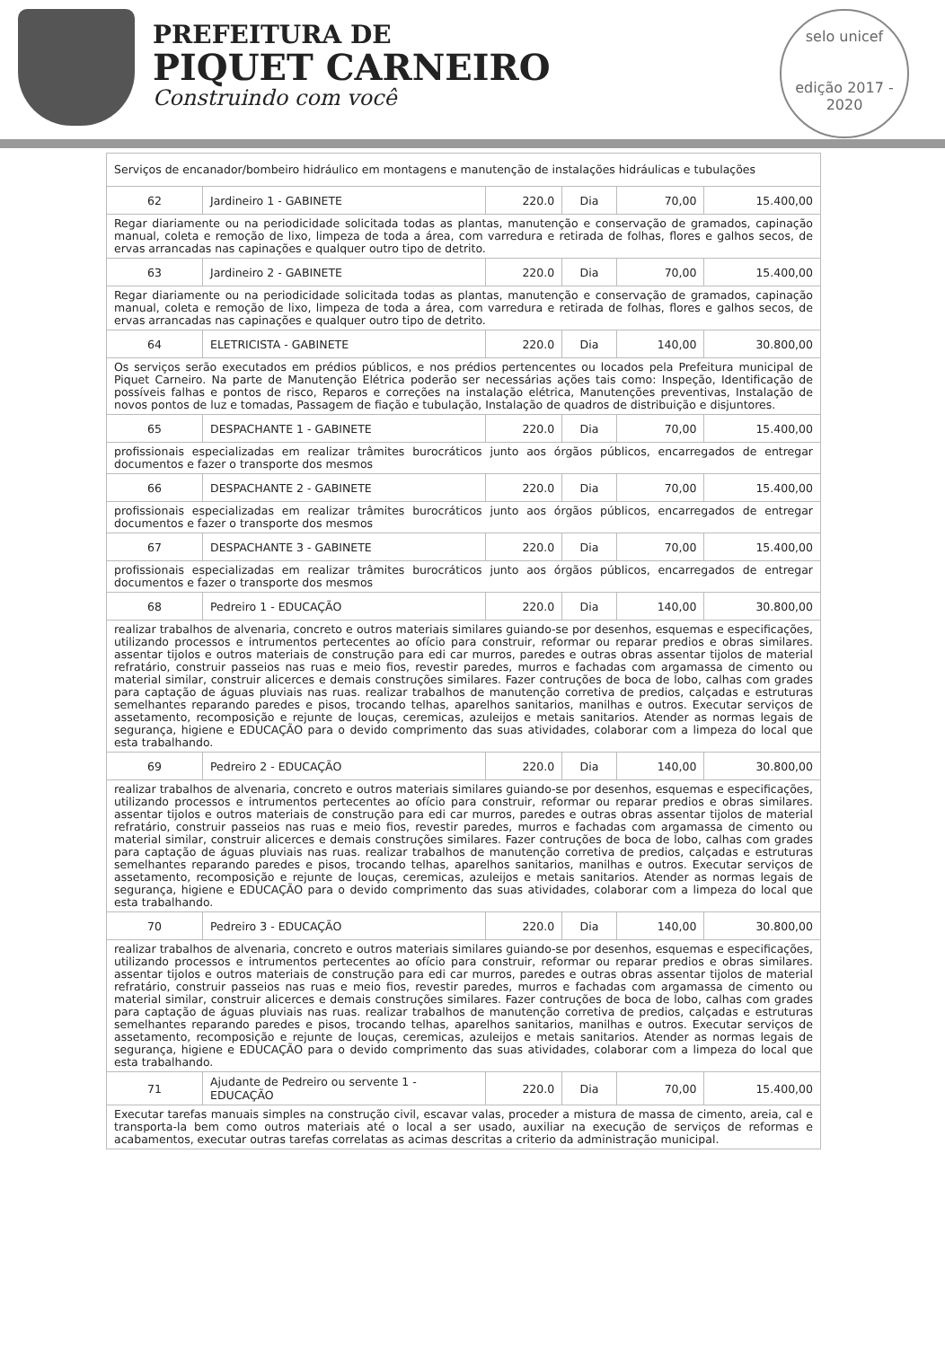PREFEITURA DE
PIQUET CARNEIRO
Construindo com você
selo unicef
edição 2017 - 2020
| Serviços de encanador/bombeiro hidráulico em montagens e manutenção de instalações hidráulicas e tubulações | | | | | |
| 62 | Jardineiro 1 - GABINETE | 220.0 | Dia | 70,00 | 15.400,00 |
| Regar diariamente ou na periodicidade solicitada todas as plantas, manutenção e conservação de gramados, capinação manual, coleta e remoção de lixo, limpeza de toda a área, com varredura e retirada de folhas, flores e galhos secos, de ervas arrancadas nas capinações e qualquer outro tipo de detrito. | | | | | |
| 63 | Jardineiro 2 - GABINETE | 220.0 | Dia | 70,00 | 15.400,00 |
| Regar diariamente ou na periodicidade solicitada todas as plantas, manutenção e conservação de gramados, capinação manual, coleta e remoção de lixo, limpeza de toda a área, com varredura e retirada de folhas, flores e galhos secos, de ervas arrancadas nas capinações e qualquer outro tipo de detrito. | | | | | |
| 64 | ELETRICISTA - GABINETE | 220.0 | Dia | 140,00 | 30.800,00 |
| Os serviços serão executados em prédios públicos, e nos prédios pertencentes ou locados pela Prefeitura municipal de Piquet Carneiro. Na parte de Manutenção Elétrica poderão ser necessárias ações tais como: Inspeção, Identificação de possíveis falhas e pontos de risco, Reparos e correções na instalação elétrica, Manutenções preventivas, Instalação de novos pontos de luz e tomadas, Passagem de fiação e tubulação, Instalação de quadros de distribuição e disjuntores. | | | | | |
| 65 | DESPACHANTE 1 - GABINETE | 220.0 | Dia | 70,00 | 15.400,00 |
| profissionais especializadas em realizar trâmites burocráticos junto aos órgãos públicos, encarregados de entregar documentos e fazer o transporte dos mesmos | | | | | |
| 66 | DESPACHANTE 2 - GABINETE | 220.0 | Dia | 70,00 | 15.400,00 |
| profissionais especializadas em realizar trâmites burocráticos junto aos órgãos públicos, encarregados de entregar documentos e fazer o transporte dos mesmos | | | | | |
| 67 | DESPACHANTE 3 - GABINETE | 220.0 | Dia | 70,00 | 15.400,00 |
| profissionais especializadas em realizar trâmites burocráticos junto aos órgãos públicos, encarregados de entregar documentos e fazer o transporte dos mesmos | | | | | |
| 68 | Pedreiro 1 - EDUCAÇÃO | 220.0 | Dia | 140,00 | 30.800,00 |
| realizar trabalhos de alvenaria, concreto e outros materiais similares guiando-se por desenhos, esquemas e especificações, utilizando processos e intrumentos pertecentes ao ofício para construir, reformar ou reparar predios e obras similares. assentar tijolos e outros materiais de construção para edi car murros, paredes e outras obras assentar tijolos de material refratário, construir passeios nas ruas e meio fios, revestir paredes, murros e fachadas com argamassa de cimento ou material similar, construir alicerces e demais construções similares. Fazer contruções de boca de lobo, calhas com grades para captação de águas pluviais nas ruas. realizar trabalhos de manutenção corretiva de predios, calçadas e estruturas semelhantes reparando paredes e pisos, trocando telhas, aparelhos sanitarios, manilhas e outros. Executar serviços de assetamento, recomposição e rejunte de louças, ceremicas, azuleijos e metais sanitarios. Atender as normas legais de segurança, higiene e EDUCAÇÃO para o devido comprimento das suas atividades, colaborar com a limpeza do local que esta trabalhando. | | | | | |
| 69 | Pedreiro 2 - EDUCAÇÃO | 220.0 | Dia | 140,00 | 30.800,00 |
| realizar trabalhos de alvenaria, concreto e outros materiais similares guiando-se por desenhos, esquemas e especificações, utilizando processos e intrumentos pertecentes ao ofício para construir, reformar ou reparar predios e obras similares. assentar tijolos e outros materiais de construção para edi car murros, paredes e outras obras assentar tijolos de material refratário, construir passeios nas ruas e meio fios, revestir paredes, murros e fachadas com argamassa de cimento ou material similar, construir alicerces e demais construções similares. Fazer contruções de boca de lobo, calhas com grades para captação de águas pluviais nas ruas. realizar trabalhos de manutenção corretiva de predios, calçadas e estruturas semelhantes reparando paredes e pisos, trocando telhas, aparelhos sanitarios, manilhas e outros. Executar serviços de assetamento, recomposição e rejunte de louças, ceremicas, azuleijos e metais sanitarios. Atender as normas legais de segurança, higiene e EDUCAÇÃO para o devido comprimento das suas atividades, colaborar com a limpeza do local que esta trabalhando. | | | | | |
| 70 | Pedreiro 3 - EDUCAÇÃO | 220.0 | Dia | 140,00 | 30.800,00 |
| realizar trabalhos de alvenaria, concreto e outros materiais similares guiando-se por desenhos, esquemas e especificações, utilizando processos e intrumentos pertecentes ao ofício para construir, reformar ou reparar predios e obras similares. assentar tijolos e outros materiais de construção para edi car murros, paredes e outras obras assentar tijolos de material refratário, construir passeios nas ruas e meio fios, revestir paredes, murros e fachadas com argamassa de cimento ou material similar, construir alicerces e demais construções similares. Fazer contruções de boca de lobo, calhas com grades para captação de águas pluviais nas ruas. realizar trabalhos de manutenção corretiva de predios, calçadas e estruturas semelhantes reparando paredes e pisos, trocando telhas, aparelhos sanitarios, manilhas e outros. Executar serviços de assetamento, recomposição e rejunte de louças, ceremicas, azuleijos e metais sanitarios. Atender as normas legais de segurança, higiene e EDUCAÇÃO para o devido comprimento das suas atividades, colaborar com a limpeza do local que esta trabalhando. | | | | | |
| 71 | Ajudante de Pedreiro ou servente 1 - EDUCAÇÃO | 220.0 | Dia | 70,00 | 15.400,00 |
| Executar tarefas manuais simples na construção civil, escavar valas, proceder a mistura de massa de cimento, areia, cal e transporta-la bem como outros materiais até o local a ser usado, auxiliar na execução de serviços de reformas e acabamentos, executar outras tarefas correlatas as acimas descritas a criterio da administração municipal. | | | | | |